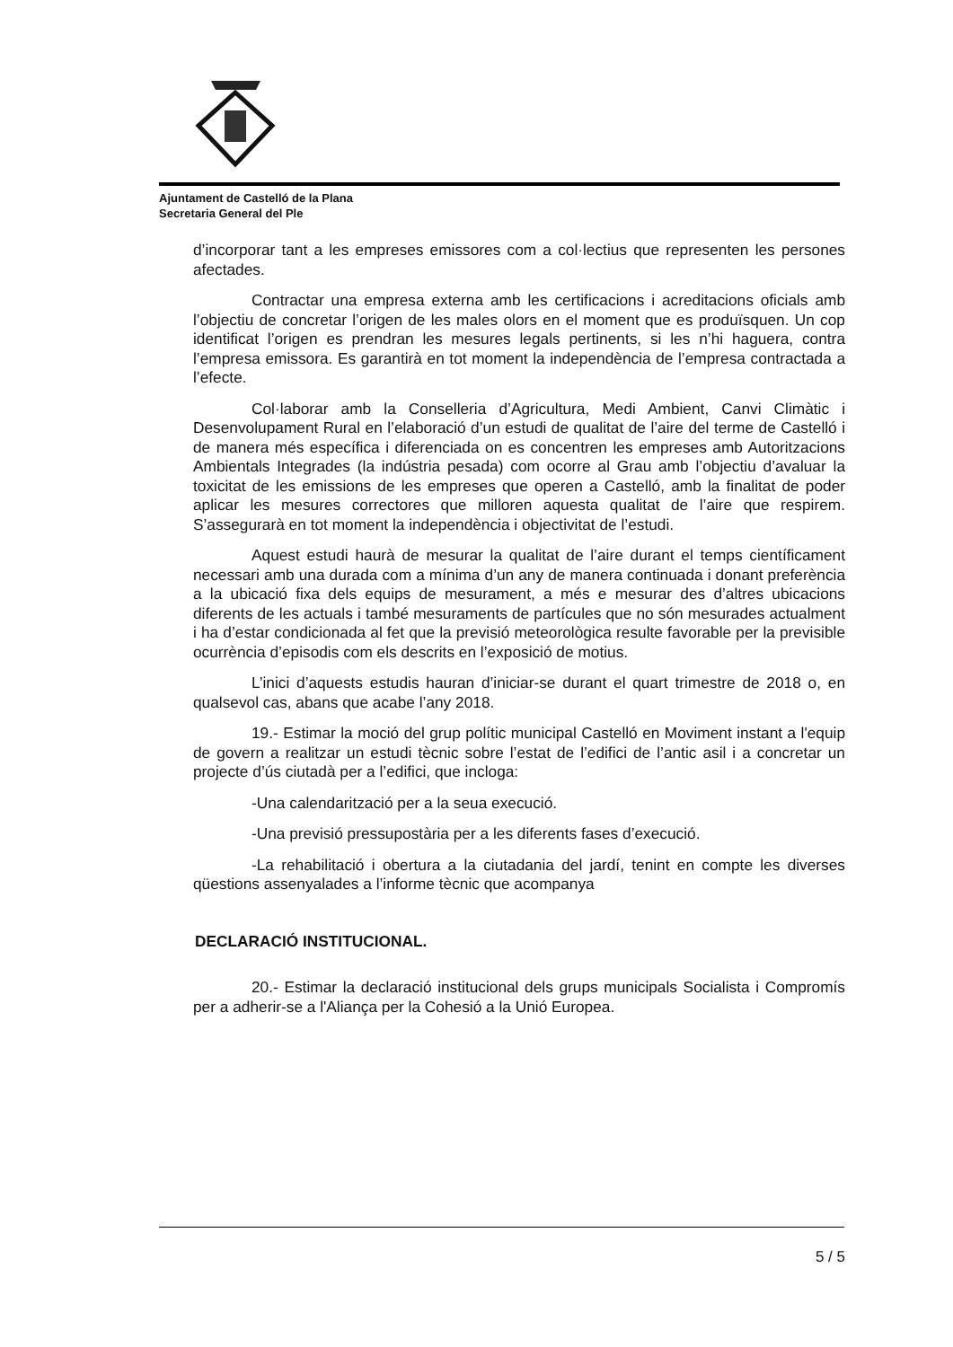Ajuntament de Castelló de la Plana
Secretaria General del Ple
d’incorporar tant a les empreses emissores com a col·lectius que representen les persones afectades.
Contractar una empresa externa amb les certificacions i acreditacions oficials amb l’objectiu de concretar l’origen de les males olors en el moment que es produïsquen. Un cop identificat l’origen es prendran les mesures legals pertinents, si les n’hi haguera, contra l’empresa emissora. Es garantirà en tot moment la independència de l’empresa contractada a l’efecte.
Col·laborar amb la Conselleria d’Agricultura, Medi Ambient, Canvi Climàtic i Desenvolupament Rural en l’elaboració d’un estudi de qualitat de l’aire del terme de Castelló i de manera més específica i diferenciada on es concentren les empreses amb Autoritzacions Ambientals Integrades (la indústria pesada) com ocorre al Grau amb l’objectiu d’avaluar la toxicitat de les emissions de les empreses que operen a Castelló, amb la finalitat de poder aplicar les mesures correctores que milloren aquesta qualitat de l’aire que respirem. S’assegurarà en tot moment la independència i objectivitat de l’estudi.
Aquest estudi haurà de mesurar la qualitat de l’aire durant el temps científicament necessari amb una durada com a mínima d’un any de manera continuada i donant preferència a la ubicació fixa dels equips de mesurament, a més e mesurar des d’altres ubicacions diferents de les actuals i també mesuraments de partícules que no són mesurades actualment i ha d’estar condicionada al fet que la previsió meteorològica resulte favorable per la previsible ocurrència d’episodis com els descrits en l’exposició de motius.
L’inici d’aquests estudis hauran d’iniciar-se durant el quart trimestre de 2018 o, en qualsevol cas, abans que acabe l’any 2018.
19.- Estimar la moció del grup polític municipal Castelló en Moviment instant a l'equip de govern a realitzar un estudi tècnic sobre l’estat de l’edifici de l’antic asil i a concretar un projecte d’ús ciutadà per a l’edifici, que incloga:
-Una calendarització per a la seua execució.
-Una previsió pressupostària per a les diferents fases d’execució.
-La rehabilitació i obertura a la ciutadania del jardí, tenint en compte les diverses qüestions assenyalades a l’informe tècnic que acompanya
DECLARACIÓ INSTITUCIONAL.
20.- Estimar la declaració institucional dels grups municipals Socialista i Compromís per a adherir-se a l'Aliança per la Cohesió a la Unió Europea.
5 / 5